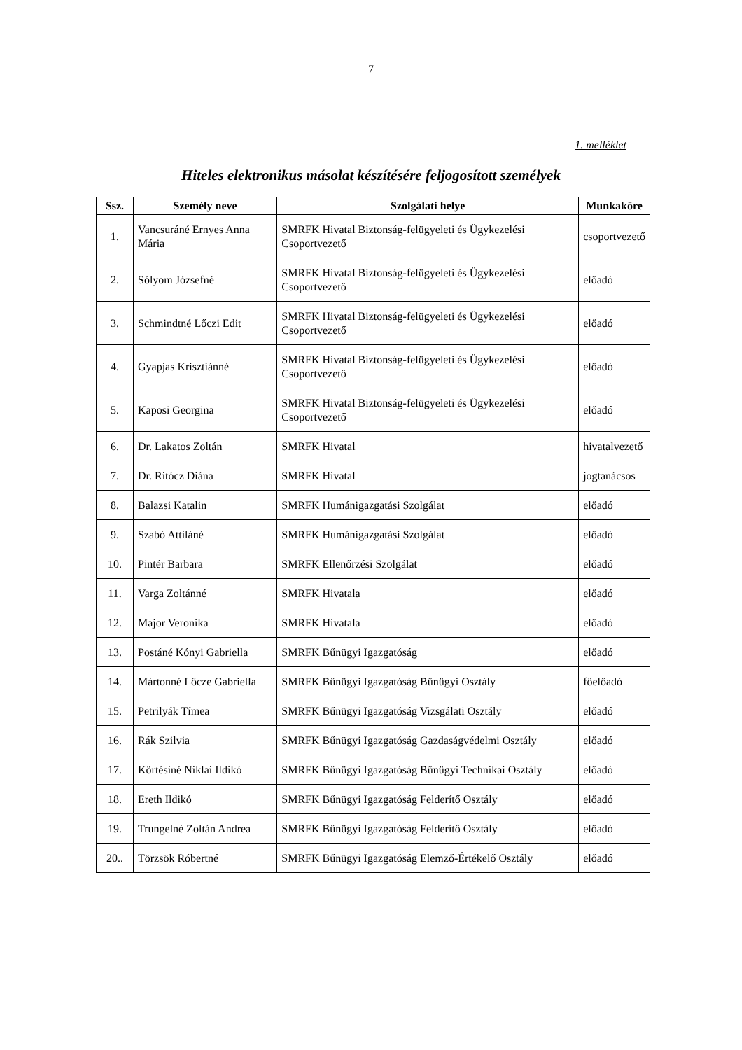7
1. melléklet
Hiteles elektronikus másolat készítésére feljogosított személyek
| Ssz. | Személy neve | Szolgálati helye | Munkaköre |
| --- | --- | --- | --- |
| 1. | Vancsuráné Ernyes Anna Mária | SMRFK Hivatal Biztonság-felügyeleti és Ügykezelési Csoportvezető | csoportvezető |
| 2. | Sólyom Józsefné | SMRFK Hivatal Biztonság-felügyeleti és Ügykezelési Csoportvezető | előadó |
| 3. | Schmindtné Lőczi Edit | SMRFK Hivatal Biztonság-felügyeleti és Ügykezelési Csoportvezető | előadó |
| 4. | Gyapjas Krisztiánné | SMRFK Hivatal Biztonság-felügyeleti és Ügykezelési Csoportvezető | előadó |
| 5. | Kaposi Georgina | SMRFK Hivatal Biztonság-felügyeleti és Ügykezelési Csoportvezető | előadó |
| 6. | Dr. Lakatos Zoltán | SMRFK Hivatal | hivatalvezető |
| 7. | Dr. Ritócz Diána | SMRFK Hivatal | jogtanácsos |
| 8. | Balazsi Katalin | SMRFK Humánigazgatási Szolgálat | előadó |
| 9. | Szabó Attiláné | SMRFK Humánigazgatási Szolgálat | előadó |
| 10. | Pintér Barbara | SMRFK Ellenőrzési Szolgálat | előadó |
| 11. | Varga Zoltánné | SMRFK Hivatala | előadó |
| 12. | Major Veronika | SMRFK Hivatala | előadó |
| 13. | Postáné Kónyi Gabriella | SMRFK Bűnügyi Igazgatóság | előadó |
| 14. | Mártonné Lőcze Gabriella | SMRFK Bűnügyi Igazgatóság Bűnügyi Osztály | főelőadó |
| 15. | Petrilyák Tímea | SMRFK Bűnügyi Igazgatóság Vizsgálati Osztály | előadó |
| 16. | Rák Szilvia | SMRFK Bűnügyi Igazgatóság Gazdaságvédelmi Osztály | előadó |
| 17. | Körtésiné Niklai Ildikó | SMRFK Bűnügyi Igazgatóság Bűnügyi Technikai Osztály | előadó |
| 18. | Ereth Ildikó | SMRFK Bűnügyi Igazgatóság Felderítő Osztály | előadó |
| 19. | Trungelné Zoltán Andrea | SMRFK Bűnügyi Igazgatóság Felderítő Osztály | előadó |
| 20.. | Törzsök Róbertné | SMRFK Bűnügyi Igazgatóság Elemző-Értékelő Osztály | előadó |